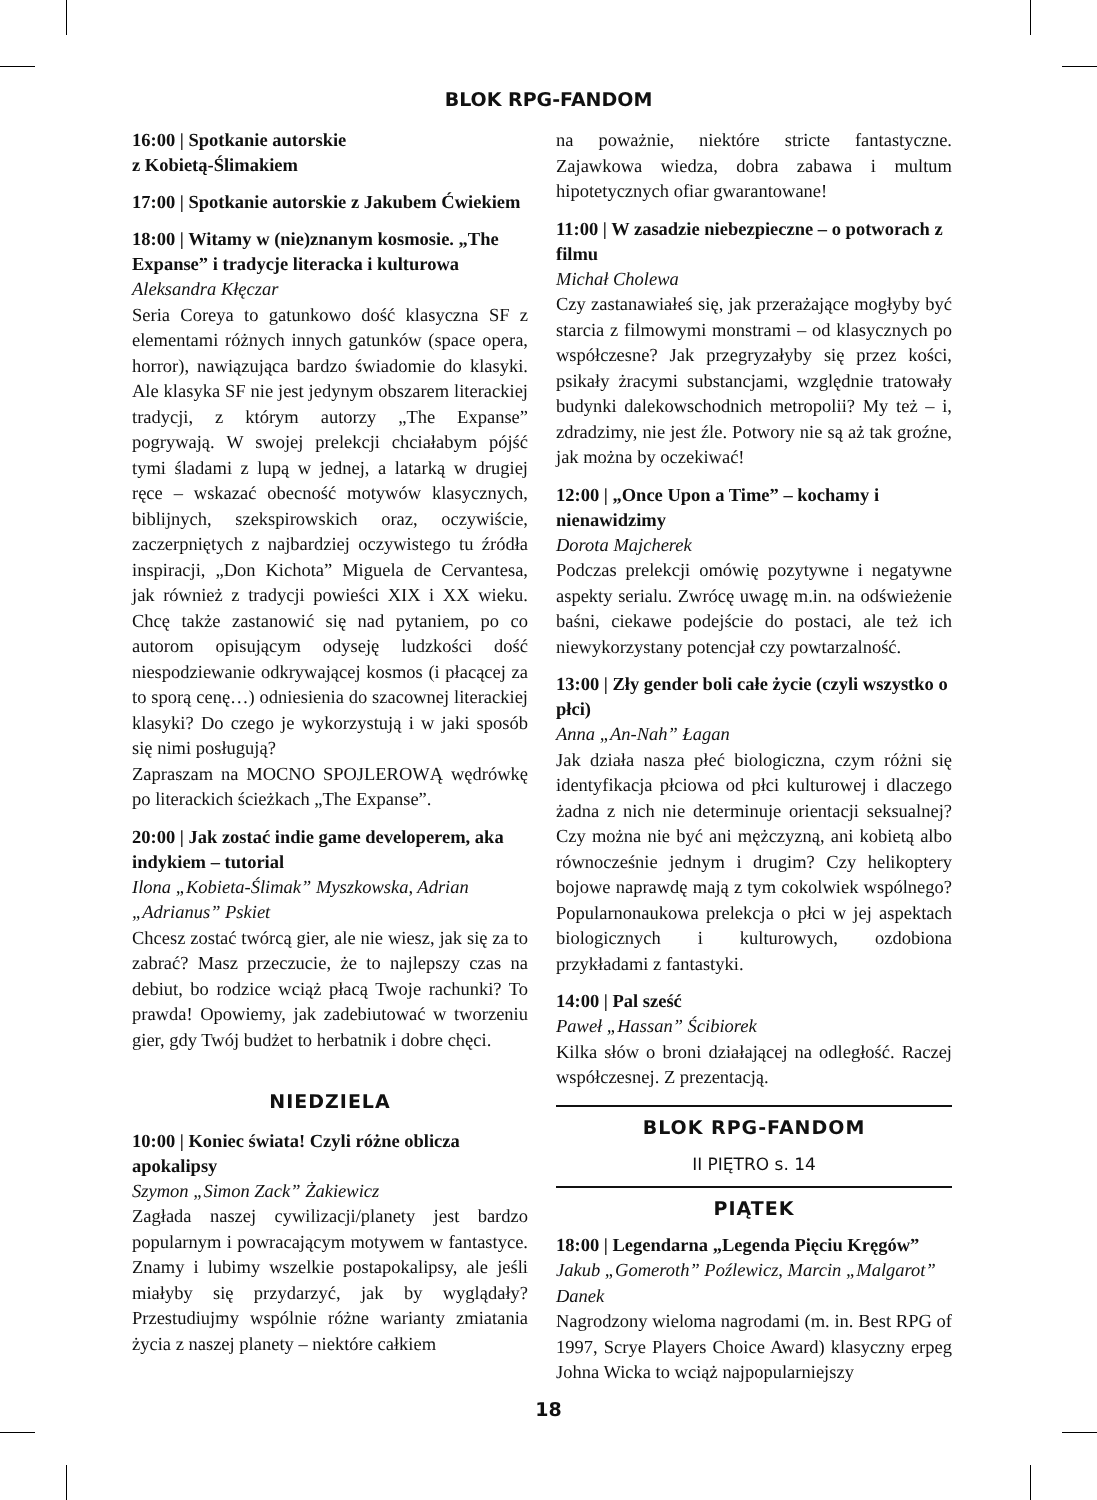BLOK RPG-FANDOM
16:00 | Spotkanie autorskie
z Kobietą-Ślimakiem
17:00 | Spotkanie autorskie z Jakubem Ćwiekiem
18:00 | Witamy w (nie)znanym kosmosie. „The Expanse” i tradycje literacka i kulturowa
Aleksandra Kłęczar
Seria Coreya to gatunkowo dość klasyczna SF z elementami różnych innych gatunków (space opera, horror), nawiązująca bardzo świadomie do klasyki. Ale klasyka SF nie jest jedynym obszarem literackiej tradycji, z którym autorzy „The Expanse” pogrywają. W swojej prelekcji chciałabym pójść tymi śladami z lupą w jednej, a latarką w drugiej ręce – wskazać obecność motywów klasycznych, biblijnych, szekspirowskich oraz, oczywiście, zaczerpniętych z najbardziej oczywistego tu źródła inspiracji, „Don Kichota” Miguela de Cervantesa, jak również z tradycji powieści XIX i XX wieku. Chcę także zastanowić się nad pytaniem, po co autorom opisującym odyseję ludzkości dość niespodziewanie odkrywającej kosmos (i płacącej za to sporą cenę…) odniesienia do szacownej literackiej klasyki? Do czego je wykorzystują i w jaki sposób się nimi posługują?
Zapraszam na MOCNO SPOJLEROWĄ wędrówkę po literackich ścieżkach „The Expanse”.
20:00 | Jak zostać indie game developerem, aka indykiem – tutorial
Ilona „Kobieta-Ślimak” Myszkowska, Adrian „Adrianus” Pskiet
Chcesz zostać twórcą gier, ale nie wiesz, jak się za to zabrać? Masz przeczucie, że to najlepszy czas na debiut, bo rodzice wciąż płacą Twoje rachunki? To prawda! Opowiemy, jak zadebiutować w tworzeniu gier, gdy Twój budżet to herbatnik i dobre chęci.
NIEDZIELA
10:00 | Koniec świata! Czyli różne oblicza apokalipsy
Szymon „Simon Zack” Żakiewicz
Zagłada naszej cywilizacji/planety jest bardzo popularnym i powracającym motywem w fantastyce. Znamy i lubimy wszelkie postapokalipsy, ale jeśli miałyby się przydarzyć, jak by wyglądały? Przestudiujmy wspólnie różne warianty zmiatania życia z naszej planety – niektóre całkiem
na poważnie, niektóre stricte fantastyczne. Zajawkowa wiedza, dobra zabawa i multum hipotetycznych ofiar gwarantowane!
11:00 | W zasadzie niebezpieczne – o potworach z filmu
Michał Cholewa
Czy zastanawiałeś się, jak przerażające mogłyby być starcia z filmowymi monstrami – od klasycznych po współczesne? Jak przegryzałyby się przez kości, psikały żracymi substancjami, względnie tratowały budynki dalekowschodnich metropolii? My też – i, zdradzimy, nie jest źle. Potwory nie są aż tak groźne, jak można by oczekiwać!
12:00 | „Once Upon a Time” – kochamy i nienawidzimy
Dorota Majcherek
Podczas prelekcji omówię pozytywne i negatywne aspekty serialu. Zwrócę uwagę m.in. na odświeżenie baśni, ciekawe podejście do postaci, ale też ich niewykorzystany potencjał czy powtarzalność.
13:00 | Zły gender boli całe życie (czyli wszystko o płci)
Anna „An-Nah” Łagan
Jak działa nasza płeć biologiczna, czym różni się identyfikacja płciowa od płci kulturowej i dlaczego żadna z nich nie determinuje orientacji seksualnej? Czy można nie być ani mężczyzną, ani kobietą albo równocześnie jednym i drugim? Czy helikoptery bojowe naprawdę mają z tym cokolwiek wspólnego? Popularnonaukowa prelekcja o płci w jej aspektach biologicznych i kulturowych, ozdobiona przykładami z fantastyki.
14:00 | Pal sześć
Paweł „Hassan” Ścibiorek
Kilka słów o broni działającej na odległość. Raczej współczesnej. Z prezentacją.
BLOK RPG-FANDOM
II PIĘTRO s. 14
PIĄTEK
18:00 | Legendarna „Legenda Pięciu Kręgów”
Jakub „Gomeroth” Poźlewicz, Marcin „Malgarot” Danek
Nagrodzony wieloma nagrodami (m. in. Best RPG of 1997, Scrye Players Choice Award) klasyczny erpeg Johna Wicka to wciąż najpopularniejszy
18